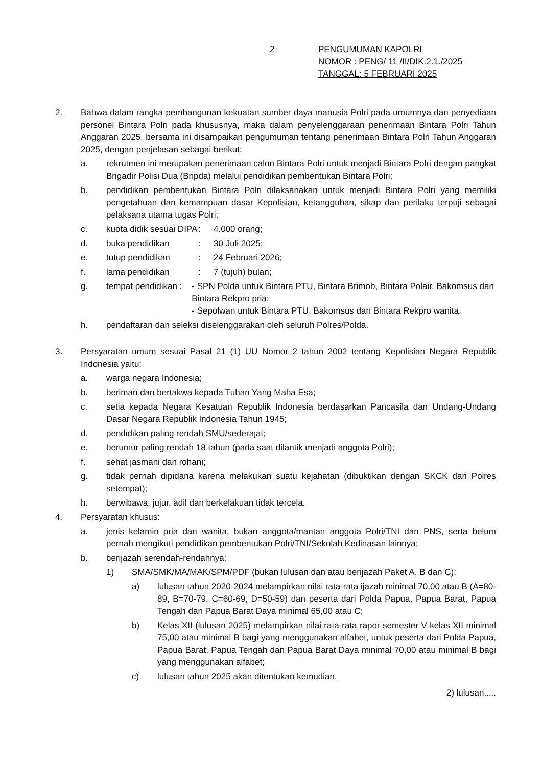2
PENGUMUMAN KAPOLRI
NOMOR : PENG/ 11 /II/DIK.2.1./2025
TANGGAL: 5 FEBRUARI 2025
2. Bahwa dalam rangka pembangunan kekuatan sumber daya manusia Polri pada umumnya dan penyediaan personel Bintara Polri pada khususnya, maka dalam penyelenggaraan penerimaan Bintara Polri Tahun Anggaran 2025, bersama ini disampaikan pengumuman tentang penerimaan Bintara Polri Tahun Anggaran 2025, dengan penjelasan sebagai berikut:
a. rekrutmen ini merupakan penerimaan calon Bintara Polri untuk menjadi Bintara Polri dengan pangkat Brigadir Polisi Dua (Bripda) melalui pendidikan pembentukan Bintara Polri;
b. pendidikan pembentukan Bintara Polri dilaksanakan untuk menjadi Bintara Polri yang memiliki pengetahuan dan kemampuan dasar Kepolisian, ketangguhan, sikap dan perilaku terpuji sebagai pelaksana utama tugas Polri;
c. kuota didik sesuai DIPA: 4.000 orang;
d. buka pendidikan: 30 Juli 2025;
e. tutup pendidikan: 24 Februari 2026;
f. lama pendidikan: 7 (tujuh) bulan;
g. tempat pendidikan: - SPN Polda untuk Bintara PTU, Bintara Brimob, Bintara Polair, Bakomsus dan Bintara Rekpro pria;
- Sepolwan untuk Bintara PTU, Bakomsus dan Bintara Rekpro wanita.
h. pendaftaran dan seleksi diselenggarakan oleh seluruh Polres/Polda.
3. Persyaratan umum sesuai Pasal 21 (1) UU Nomor 2 tahun 2002 tentang Kepolisian Negara Republik Indonesia yaitu:
a. warga negara Indonesia;
b. beriman dan bertakwa kepada Tuhan Yang Maha Esa;
c. setia kepada Negara Kesatuan Republik Indonesia berdasarkan Pancasila dan Undang-Undang Dasar Negara Republik Indonesia Tahun 1945;
d. pendidikan paling rendah SMU/sederajat;
e. berumur paling rendah 18 tahun (pada saat dilantik menjadi anggota Polri);
f. sehat jasmani dan rohani;
g. tidak pernah dipidana karena melakukan suatu kejahatan (dibuktikan dengan SKCK dari Polres setempat);
h. berwibawa, jujur, adil dan berkelakuan tidak tercela.
4. Persyaratan khusus:
a. jenis kelamin pria dan wanita, bukan anggota/mantan anggota Polri/TNI dan PNS, serta belum pernah mengikuti pendidikan pembentukan Polri/TNI/Sekolah Kedinasan lainnya;
b. berijazah serendah-rendahnya:
1) SMA/SMK/MA/MAK/SPM/PDF (bukan lulusan dan atau berijazah Paket A, B dan C):
a) lulusan tahun 2020-2024 melampirkan nilai rata-rata ijazah minimal 70,00 atau B (A=80-89, B=70-79, C=60-69, D=50-59) dan peserta dari Polda Papua, Papua Barat, Papua Tengah dan Papua Barat Daya minimal 65,00 atau C;
b) Kelas XII (lulusan 2025) melampirkan nilai rata-rata rapor semester V kelas XII minimal 75,00 atau minimal B bagi yang menggunakan alfabet, untuk peserta dari Polda Papua, Papua Barat, Papua Tengah dan Papua Barat Daya minimal 70,00 atau minimal B bagi yang menggunakan alfabet;
c) lulusan tahun 2025 akan ditentukan kemudian.
2) lulusan.....